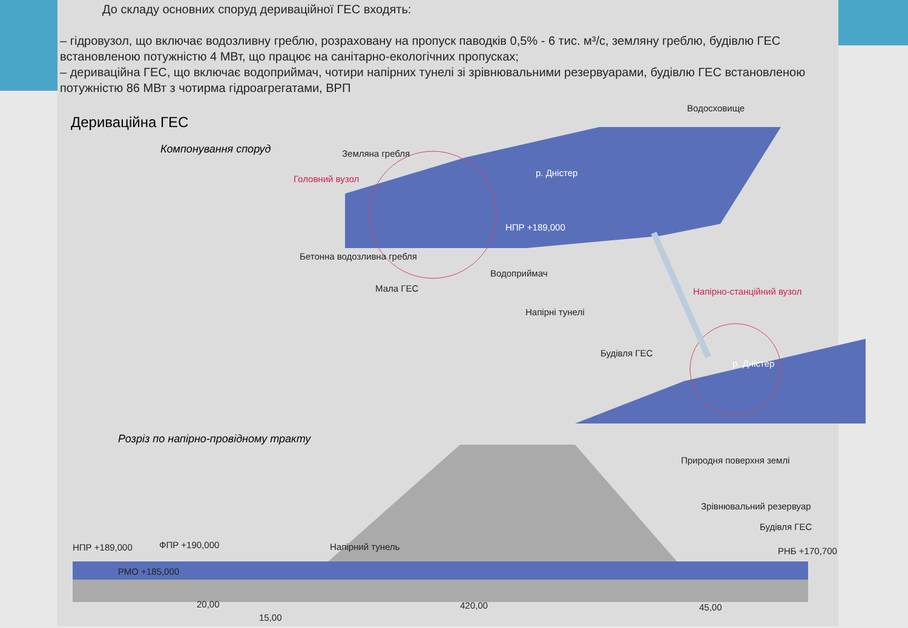До складу основних споруд дериваційної ГЕС входять:
– гідровузол, що включає водозливну греблю, розраховану на пропуск паводків 0,5% - 6 тис. м³/с, земляну греблю, будівлю ГЕС встановленою потужністю 4 МВт, що працює на санітарно-екологічних пропусках;
– дериваційна ГЕС, що включає водоприймач, чотири напірних тунелі зі зрівнювальними резервуарами, будівлю ГЕС встановленою потужністю 86 МВт з чотирма гідроагрегатами, ВРП
Дериваційна ГЕС
Компонування споруд
Земляна гребля
Головний вузол
р. Дністер
Водосховище
НПР +189,000
Бетонна водозливна гребля
Водоприймач
Мала ГЕС Напірно-станційний вузол
Напірні тунелі
Будівля ГЕС
р. Дністер
Розріз по напірно-провідному тракту
Природня поверхня землі
Зрівнювальний резервуар
Будівля ГЕС
НПР +189,000 ФПР +190,000 Напірний тунель РНБ +170,700
РМО +185,000
20,00 420,00 45,00
15,00